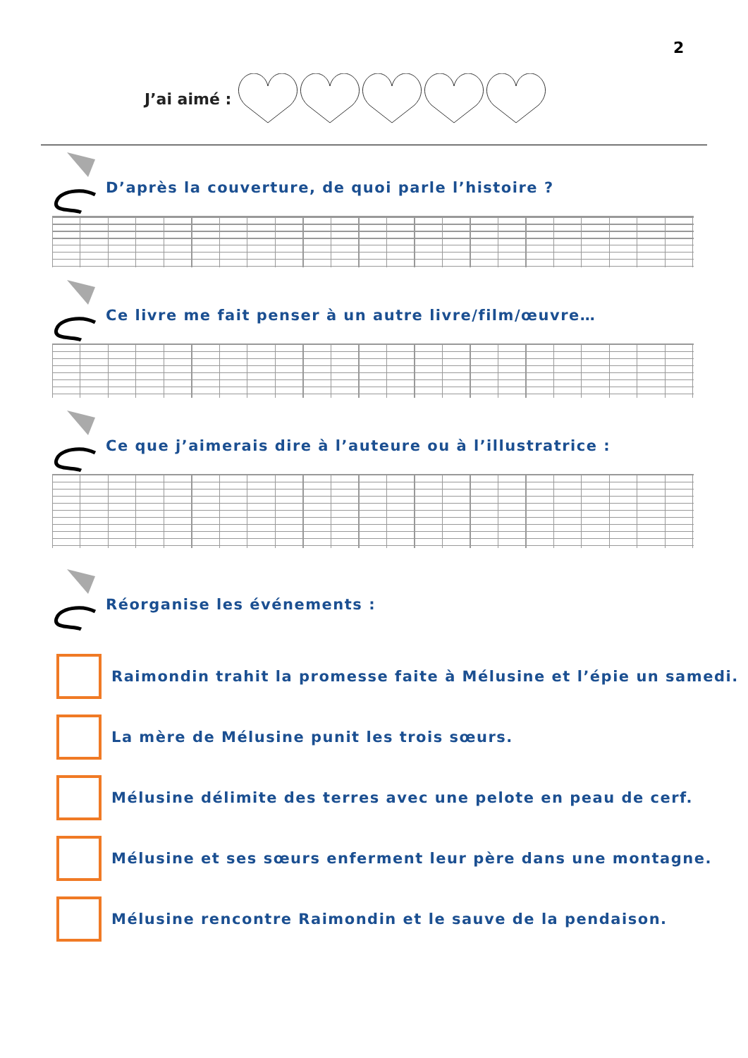2
J’ai aimé :
D’après la couverture, de quoi parle l’histoire ?
Ce livre me fait penser à un autre livre/film/œuvre…
Ce que j’aimerais dire à l’auteure ou à l’illustratrice :
Réorganise les événements :
Raimondin trahit la promesse faite à Mélusine et l’épie un samedi.
La mère de Mélusine punit les trois sœurs.
Mélusine délimite des terres avec une pelote en peau de cerf.
Mélusine et ses sœurs enferment leur père dans une montagne.
Mélusine rencontre Raimondin et le sauve de la pendaison.